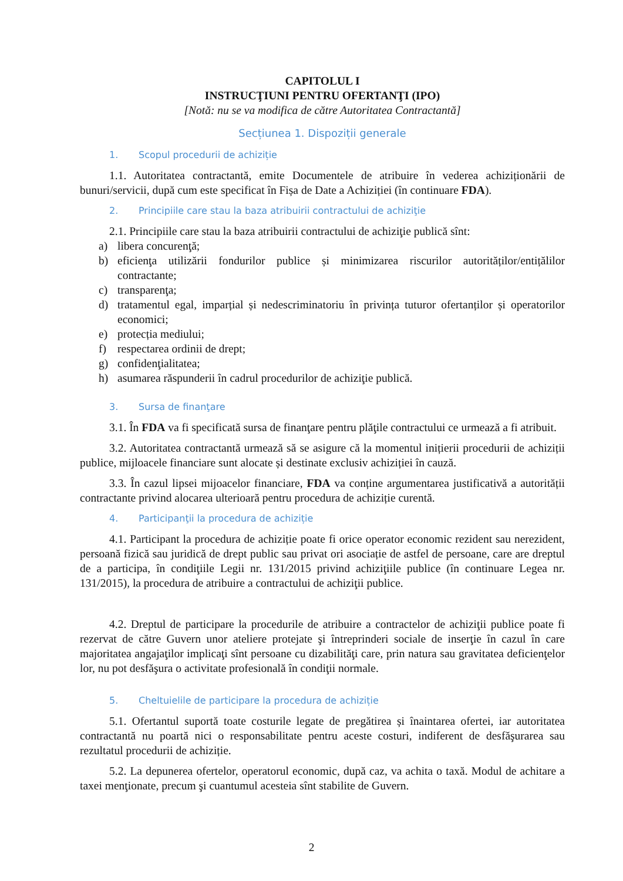CAPITOLUL I
INSTRUCŢIUNI PENTRU OFERTANŢI (IPO)
[Notă: nu se va modifica de către Autoritatea Contractantă]
Secțiunea 1. Dispoziții generale
1. Scopul procedurii de achiziție
1.1. Autoritatea contractantă, emite Documentele de atribuire în vederea achiziționării de bunuri/servicii, după cum este specificat în Fișa de Date a Achiziției (în continuare FDA).
2. Principiile care stau la baza atribuirii contractului de achiziţie
2.1. Principiile care stau la baza atribuirii contractului de achiziţie publică sînt:
a) libera concurenţă;
b) eficienţa utilizării fondurilor publice și minimizarea riscurilor autorităților/entițălilor contractante;
c) transparenţa;
d) tratamentul egal, imparțial și nedescriminatoriu în privința tuturor ofertanților și operatorilor economici;
e) protecția mediului;
f) respectarea ordinii de drept;
g) confidenţialitatea;
h) asumarea răspunderii în cadrul procedurilor de achiziţie publică.
3. Sursa de finanţare
3.1. În FDA va fi specificată sursa de finanţare pentru plăţile contractului ce urmează a fi atribuit.
3.2. Autoritatea contractantă urmează să se asigure că la momentul inițierii procedurii de achiziții publice, mijloacele financiare sunt alocate și destinate exclusiv achiziției în cauză.
3.3. În cazul lipsei mijoacelor financiare, FDA va conține argumentarea justificativă a autorității contractante privind alocarea ulterioară pentru procedura de achiziție curentă.
4. Participanţii la procedura de achiziție
4.1. Participant la procedura de achiziție poate fi orice operator economic rezident sau nerezident, persoană fizică sau juridică de drept public sau privat ori asociație de astfel de persoane, care are dreptul de a participa, în condiţiile Legii nr. 131/2015 privind achiziţiile publice (în continuare Legea nr. 131/2015), la procedura de atribuire a contractului de achiziţii publice.
4.2. Dreptul de participare la procedurile de atribuire a contractelor de achiziţii publice poate fi rezervat de către Guvern unor ateliere protejate şi întreprinderi sociale de inserţie în cazul în care majoritatea angajaţilor implicaţi sînt persoane cu dizabilităţi care, prin natura sau gravitatea deficienţelor lor, nu pot desfăşura o activitate profesională în condiţii normale.
5. Cheltuielile de participare la procedura de achiziție
5.1. Ofertantul suportă toate costurile legate de pregătirea și înaintarea ofertei, iar autoritatea contractantă nu poartă nici o responsabilitate pentru aceste costuri, indiferent de desfăşurarea sau rezultatul procedurii de achiziție.
5.2. La depunerea ofertelor, operatorul economic, după caz, va achita o taxă. Modul de achitare a taxei menţionate, precum şi cuantumul acesteia sînt stabilite de Guvern.
2